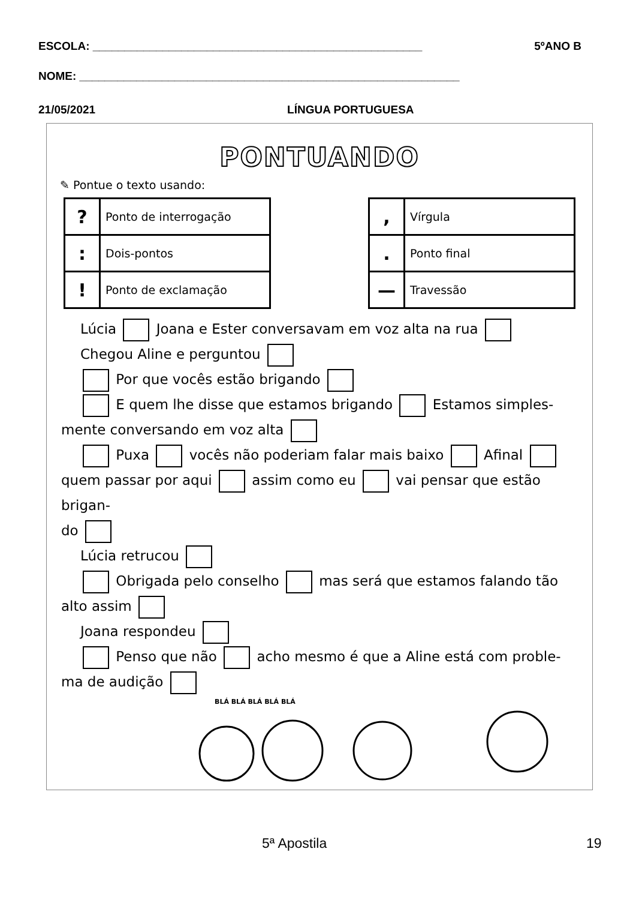ESCOLA: ____________________________________________________ 5ºANO B
NOME: ____________________________________________________________
21/05/2021 LÍNGUA PORTUGUESA
PONTUANDO
✎ Pontue o texto usando:
| ? | Ponto de interrogação |
| : | Dois-pontos |
| ! | Ponto de exclamação |
| , | Vírgula |
| . | Ponto final |
| — | Travessão |
Lúcia Joana e Ester conversavam em voz alta na rua
Chegou Aline e perguntou
Por que vocês estão brigando
E quem lhe disse que estamos brigando Estamos simples-
mente conversando em voz alta
Puxa vocês não poderiam falar mais baixo Afinal
quem passar por aqui assim como eu vai pensar que estão brigan-
do
Lúcia retrucou
Obrigada pelo conselho mas será que estamos falando tão
alto assim
Joana respondeu
Penso que não acho mesmo é que a Aline está com proble-
ma de audição
BLÁ BLÁ BLÁ BLÁ BLÁ
5ª Apostila 19